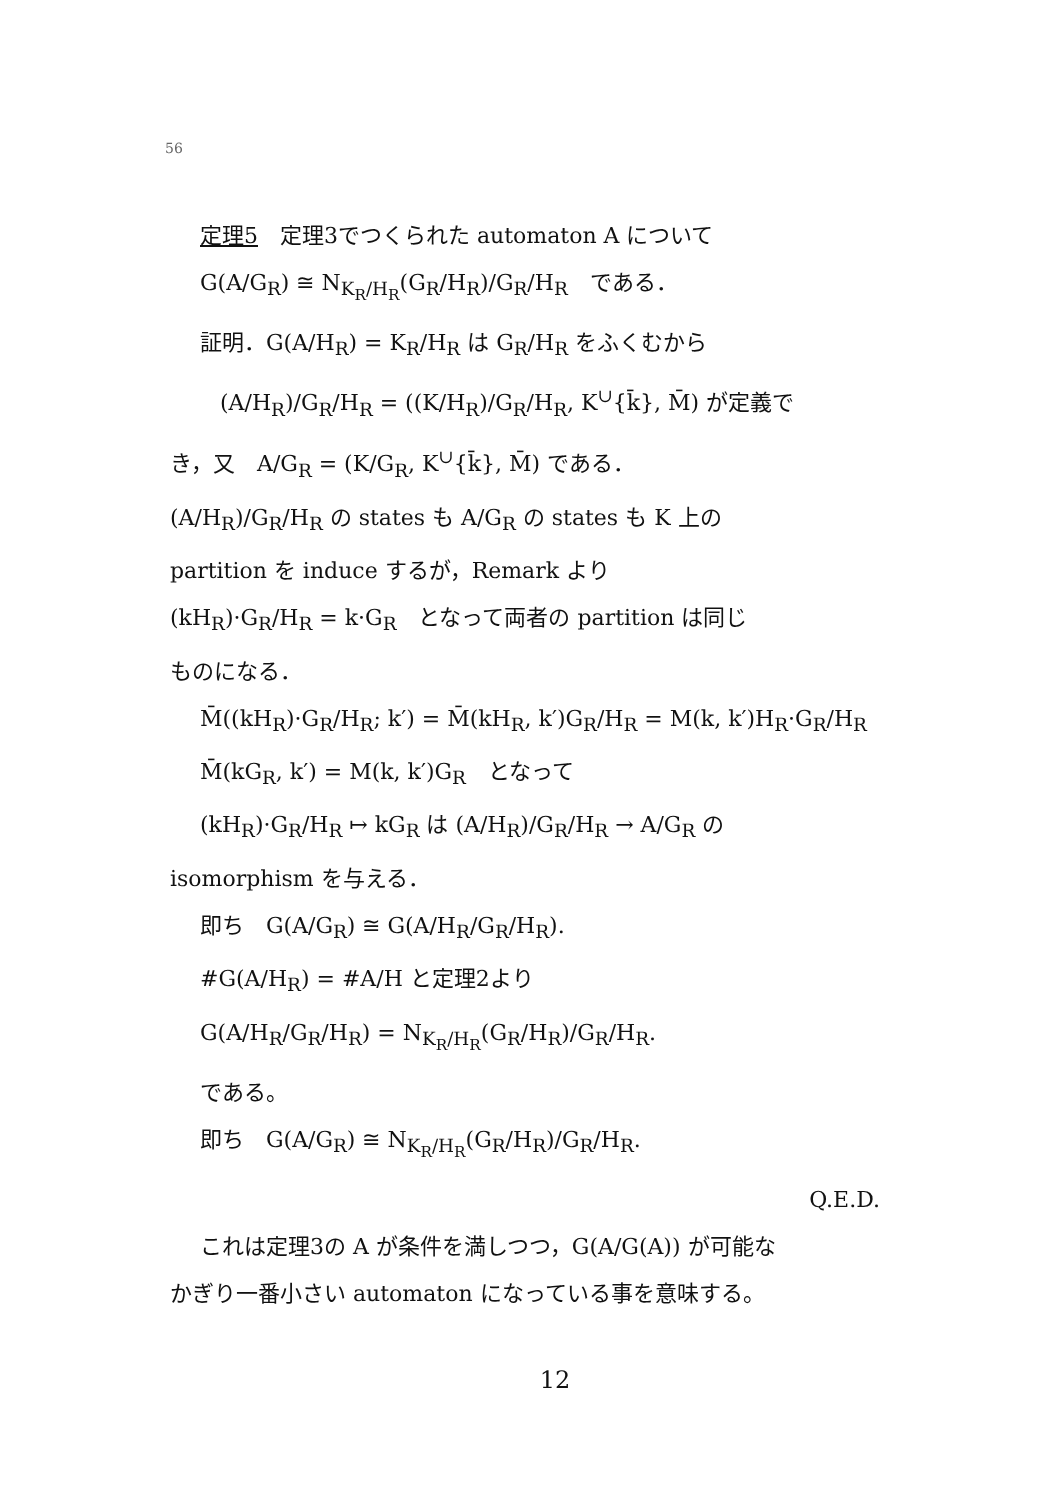56
定理5　定理3でつくられた automaton A について
G(A/G<sub>R</sub>) ≅ N<sub>K<sub>R</sub>/H<sub>R</sub></sub>(G<sub>R</sub>/H<sub>R</sub>)/G<sub>R</sub>/H<sub>R</sub>　である．
証明．G(A/H<sub>R</sub>) = K<sub>R</sub>/H<sub>R</sub> は G<sub>R</sub>/H<sub>R</sub> をふくむから
(A/H<sub>R</sub>)/G<sub>R</sub>/H<sub>R</sub> = ((K/H<sub>R</sub>)/G<sub>R</sub>/H<sub>R</sub>, K<sup>∪</sup>{k̄}, M̄) が定義で
き，又　A/G<sub>R</sub> = (K/G<sub>R</sub>, K<sup>∪</sup>{k̄}, M̄) である．
(A/H<sub>R</sub>)/G<sub>R</sub>/H<sub>R</sub> の states も A/G<sub>R</sub> の states も K 上の
partition を induce するが，Remark より
(kH<sub>R</sub>)·G<sub>R</sub>/H<sub>R</sub> = k·G<sub>R</sub>　となって両者の partition は同じ
ものになる．
M̄((kH<sub>R</sub>)·G<sub>R</sub>/H<sub>R</sub>; k′) = M̄(kH<sub>R</sub>, k′)G<sub>R</sub>/H<sub>R</sub> = M(k, k′)H<sub>R</sub>·G<sub>R</sub>/H<sub>R</sub>
M̄(kG<sub>R</sub>, k′) = M(k, k′)G<sub>R</sub>　となって
(kH<sub>R</sub>)·G<sub>R</sub>/H<sub>R</sub> ↦ kG<sub>R</sub> は (A/H<sub>R</sub>)/G<sub>R</sub>/H<sub>R</sub> → A/G<sub>R</sub> の
isomorphism を与える．
即ち　G(A/G<sub>R</sub>) ≅ G(A/H<sub>R</sub>/G<sub>R</sub>/H<sub>R</sub>).
#G(A/H<sub>R</sub>) = #A/H と定理2より
G(A/H<sub>R</sub>/G<sub>R</sub>/H<sub>R</sub>) = N<sub>K<sub>R</sub>/H<sub>R</sub></sub>(G<sub>R</sub>/H<sub>R</sub>)/G<sub>R</sub>/H<sub>R</sub>.
である。
即ち　G(A/G<sub>R</sub>) ≅ N<sub>K<sub>R</sub>/H<sub>R</sub></sub>(G<sub>R</sub>/H<sub>R</sub>)/G<sub>R</sub>/H<sub>R</sub>.
Q.E.D.
これは定理3の A が条件を満しつつ，G(A/G(A)) が可能な
かぎり一番小さい automaton になっている事を意味する。
12